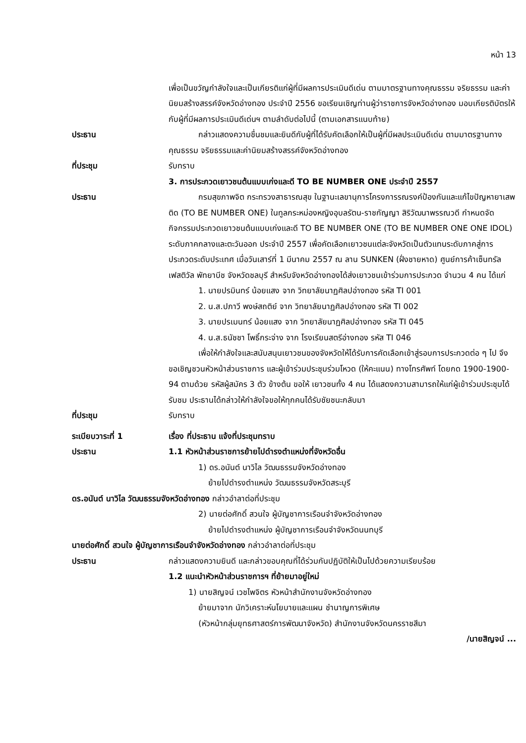หน้า 13
เพื่อเป็นขวัญกำลังใจและเป็นเกียรติแก่ผู้ที่มีผลการประเมินดีเด่น ตามมาตรฐานทางคุณธรรม จริยธรรม และค่านิยมสร้างสรรค์จังหวัดอ่างทอง ประจำปี 2556 ขอเรียนเชิญท่านผู้ว่าราชการจังหวัดอ่างทอง มอบเกียรติบัตรให้กับผู้ที่มีผลการประเมินดีเด่นฯ ตามลำดับต่อไปนี้ (ตามเอกสารแนบท้าย)
ประธาน กล่าวแสดงความชื่นชมและยินดีกับผู้ที่ได้รับคัดเลือกให้เป็นผู้ที่มีผลประเมินดีเด่น ตามมาตรฐานทางคุณธรรม จริยธรรมและค่านิยมสร้างสรรค์จังหวัดอ่างทอง
ที่ประชุม รับทราบ
3. การประกวดเยาวชนต้นแบบเก่งและดี TO BE NUMBER ONE ประจำปี 2557
ประธาน กรมสุขภาพจิต กระทรวงสาธารณสุข ในฐานะเลขานุการโครงการรณรงค์ป้องกันและแก้ไขปัญหายาเสพติด (TO BE NUMBER ONE) ในทูลกระหม่องหญิงอุบลรัตน-ราชกัญญา สิริวัฒนาพรรณวดี กำหนดจัดกิจกรรมประกวดเยาวชนต้นแบบเก่งและดี TO BE NUMBER ONE (TO BE NUMBER ONE ONE IDOL) ระดับภาคกลางและตะวันออก ประจำปี 2557 เพื่อคัดเลือกเยาวชนแต่ละจังหวัดเป็นตัวแทนระดับภาคสู่การประกวดระดับประเทศ เมื่อวันเสาร์ที่ 1 มีนาคม 2557 ณ ลาน SUNKEN (ฝั่งชายหาด) ศูนย์การค้าเซ็นทรัลเฟสติวัล พัทยาบีช จังหวัดชลบุรี สำหรับจังหวัดอ่างทองได้ส่งเยาวชนเข้าร่วมการประกวด จำนวน 4 คน ได้แก่
1. นายปรมินทร์ น้อยแสง จาก วิทยาลัยนาฏศิลปอ่างทอง รหัส TI 001
2. น.ส.ปภาวี พงษ์สถติย์ จาก วิทยาลัยนาฏศิลปอ่างทอง รหัส TI 002
3. นายปรเมนทร์ น้อยแสง จาก วิทยาลัยนาฏศิลปอ่างทอง รหัส TI 045
4. น.ส.ธนัชชา โพธิ์กระจ่าง จาก โรงเรียนสตรีอ่างทอง รหัส TI 046
เพื่อให้กำลังใจและสนับสนุนเยาวชนของจังหวัดให้ได้รับการคัดเลือกเข้าสู่รอบการประกวดต่อ ๆ ไป จึงขอเชิญชวนหัวหน้าส่วนราชการ และผู้เข้าร่วมประชุมร่วมโหวด (ให้คะแนน) ทางโทรศัพท์ โดยกด 1900-1900-94 ตามด้วย รหัสผู้สมัคร 3 ตัว ข้างต้น ขอให้ เยาวชนทั้ง 4 คน ได้แสดงความสามารถให้แก่ผู้เข้าร่วมประชุมได้รับชม ประธานได้กล่าวให้กำลังใจขอให้ทุกคนได้รับชัยชนะกลับมา
ที่ประชุม รับทราบ
ระเบียบวาระที่ 1 เรื่อง ที่ประธาน แจ้งที่ประชุมทราบ
ประธาน 1.1 หัวหน้าส่วนราชการย้ายไปดำรงตำแหน่งที่จังหวัดอื่น
1) ดร.อนันต์ นาวิไล วัฒนธรรมจังหวัดอ่างทอง
ย้ายไปดำรงตำแหน่ง วัฒนธรรมจังหวัดสระบุรี
ดร.อนันต์ นาวิไล วัฒนธรรมจังหวัดอ่างทอง กล่าวอำลาต่อที่ประชุม
2) นายต่อศักดิ์ สวนใจ ผู้บัญชาการเรือนจำจังหวัดอ่างทอง
ย้ายไปดำรงตำแหน่ง ผู้บัญชาการเรือนจำจังหวัดนนทบุรี
นายต่อศักดิ์ สวนใจ ผู้บัญชาการเรือนจำจังหวัดอ่างทอง กล่าวอำลาต่อที่ประชุม
ประธาน กล่าวแสดงความยินดี และกล่าวขอบคุณที่ได้ร่วมกันปฏิบัติให้เป็นไปด้วยความเรียบร้อย
1.2 แนะนำหัวหน้าส่วนราชการฯ ที่ย้ายมาอยู่ใหม่
1) นายสิญจน์ เวชไพจิตร หัวหน้าสำนักงานจังหวัดอ่างทอง
ย้ายมาจาก นักวิเคราะห์นโยบายและแผน ชำนาญการพิเศษ
(หัวหน้ากลุ่มยุทธศาสตร์การพัฒนาจังหวัด) สำนักงานจังหวัดนครราชสีมา
/นายสิญจน์ ...